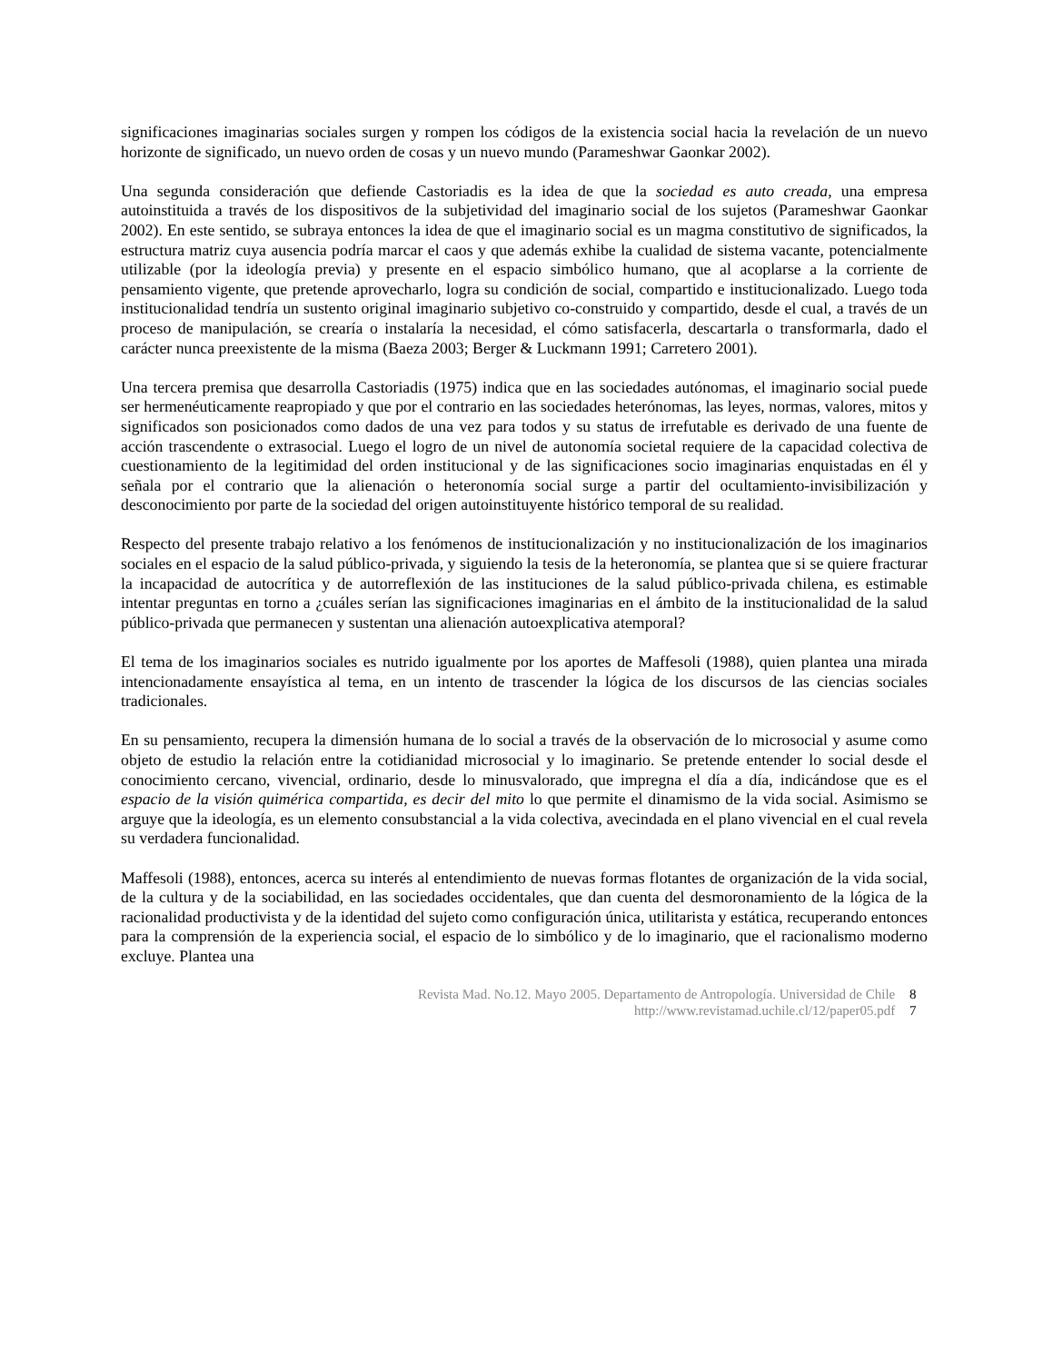significaciones imaginarias sociales surgen y rompen los códigos de la existencia social hacia la revelación de un nuevo horizonte de significado, un nuevo orden de cosas y un nuevo mundo (Parameshwar Gaonkar 2002).
Una segunda consideración que defiende Castoriadis es la idea de que la sociedad es auto creada, una empresa autoinstituida a través de los dispositivos de la subjetividad del imaginario social de los sujetos (Parameshwar Gaonkar 2002). En este sentido, se subraya entonces la idea de que el imaginario social es un magma constitutivo de significados, la estructura matriz cuya ausencia podría marcar el caos y que además exhibe la cualidad de sistema vacante, potencialmente utilizable (por la ideología previa) y presente en el espacio simbólico humano, que al acoplarse a la corriente de pensamiento vigente, que pretende aprovecharlo, logra su condición de social, compartido e institucionalizado. Luego toda institucionalidad tendría un sustento original imaginario subjetivo co-construido y compartido, desde el cual, a través de un proceso de manipulación, se crearía o instalaría la necesidad, el cómo satisfacerla, descartarla o transformarla, dado el carácter nunca preexistente de la misma (Baeza 2003; Berger & Luckmann 1991; Carretero 2001).
Una tercera premisa que desarrolla Castoriadis (1975) indica que en las sociedades autónomas, el imaginario social puede ser hermenéuticamente reapropiado y que por el contrario en las sociedades heterónomas, las leyes, normas, valores, mitos y significados son posicionados como dados de una vez para todos y su status de irrefutable es derivado de una fuente de acción trascendente o extrasocial. Luego el logro de un nivel de autonomía societal requiere de la capacidad colectiva de cuestionamiento de la legitimidad del orden institucional y de las significaciones socio imaginarias enquistadas en él y señala por el contrario que la alienación o heteronomía social surge a partir del ocultamiento-invisibilización y desconocimiento por parte de la sociedad del origen autoinstituyente histórico temporal de su realidad.
Respecto del presente trabajo relativo a los fenómenos de institucionalización y no institucionalización de los imaginarios sociales en el espacio de la salud público-privada, y siguiendo la tesis de la heteronomía, se plantea que si se quiere fracturar la incapacidad de autocrítica y de autorreflexión de las instituciones de la salud público-privada chilena, es estimable intentar preguntas en torno a ¿cuáles serían las significaciones imaginarias en el ámbito de la institucionalidad de la salud público-privada que permanecen y sustentan una alienación autoexplicativa atemporal?
El tema de los imaginarios sociales es nutrido igualmente por los aportes de Maffesoli (1988), quien plantea una mirada intencionadamente ensayística al tema, en un intento de trascender la lógica de los discursos de las ciencias sociales tradicionales.
En su pensamiento, recupera la dimensión humana de lo social a través de la observación de lo microsocial y asume como objeto de estudio la relación entre la cotidianidad microsocial y lo imaginario. Se pretende entender lo social desde el conocimiento cercano, vivencial, ordinario, desde lo minusvalorado, que impregna el día a día, indicándose que es el espacio de la visión quimérica compartida, es decir del mito lo que permite el dinamismo de la vida social. Asimismo se arguye que la ideología, es un elemento consubstancial a la vida colectiva, avecindada en el plano vivencial en el cual revela su verdadera funcionalidad.
Maffesoli (1988), entonces, acerca su interés al entendimiento de nuevas formas flotantes de organización de la vida social, de la cultura y de la sociabilidad, en las sociedades occidentales, que dan cuenta del desmoronamiento de la lógica de la racionalidad productivista y de la identidad del sujeto como configuración única, utilitarista y estática, recuperando entonces para la comprensión de la experiencia social, el espacio de lo simbólico y de lo imaginario, que el racionalismo moderno excluye. Plantea una
Revista Mad. No.12. Mayo 2005. Departamento de Antropología. Universidad de Chile 8
http://www.revistamad.uchile.cl/12/paper05.pdf 7